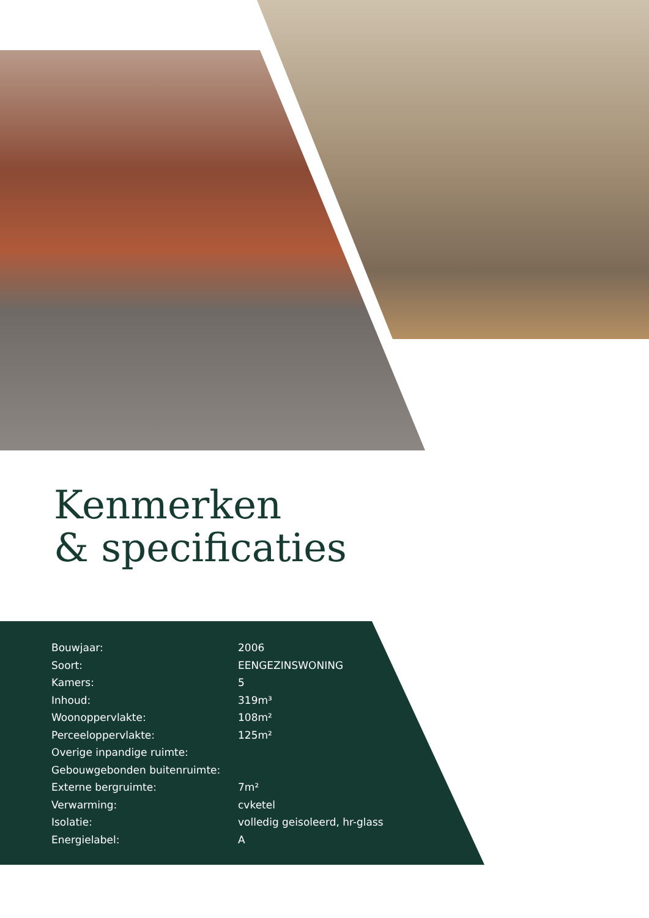Kenmerken
& specificaties
| Bouwjaar: | 2006 |
| Soort: | EENGEZINSWONING |
| Kamers: | 5 |
| Inhoud: | 319m³ |
| Woonoppervlakte: | 108m² |
| Perceeloppervlakte: | 125m² |
| Overige inpandige ruimte: | |
| Gebouwgebonden buitenruimte: | |
| Externe bergruimte: | 7m² |
| Verwarming: | cvketel |
| Isolatie: | volledig geisoleerd, hr-glass |
| Energielabel: | A |